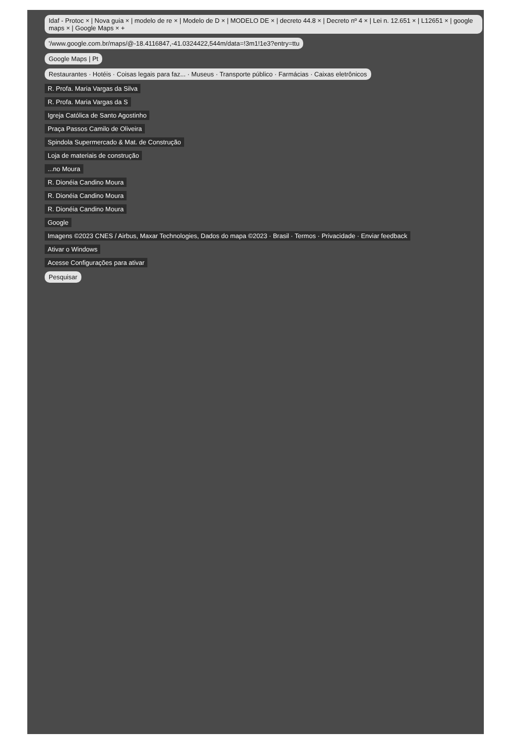Idaf - Protoc × | Nova guia × | modelo de re × | Modelo de D × | MODELO DE × | decreto 44.8 × | Decreto nº 4 × | Lei n. 12.651 × | L12651 × | google maps × | Google Maps × +
'/www.google.com.br/maps/@-18.4116847,-41.0324422,544m/data=!3m1!1e3?entry=ttu
Google Maps | Pt
Restaurantes · Hotéis · Coisas legais para faz... · Museus · Transporte público · Farmácias · Caixas eletrônicos
R. Profa. Maria Vargas da Silva
R. Profa. Maria Vargas da S
Igreja Católica de Santo Agostinho
Praça Passos Camilo de Oliveira
Spindola Supermercado & Mat. de Construção
Loja de materiais de construção
...no Moura
R. Dionéia Candino Moura
R. Dionéia Candino Moura
R. Dionéia Candino Moura
Google
Imagens ©2023 CNES / Airbus, Maxar Technologies, Dados do mapa ©2023 · Brasil · Termos · Privacidade · Enviar feedback
Ativar o Windows
Acesse Configurações para ativar
Pesquisar